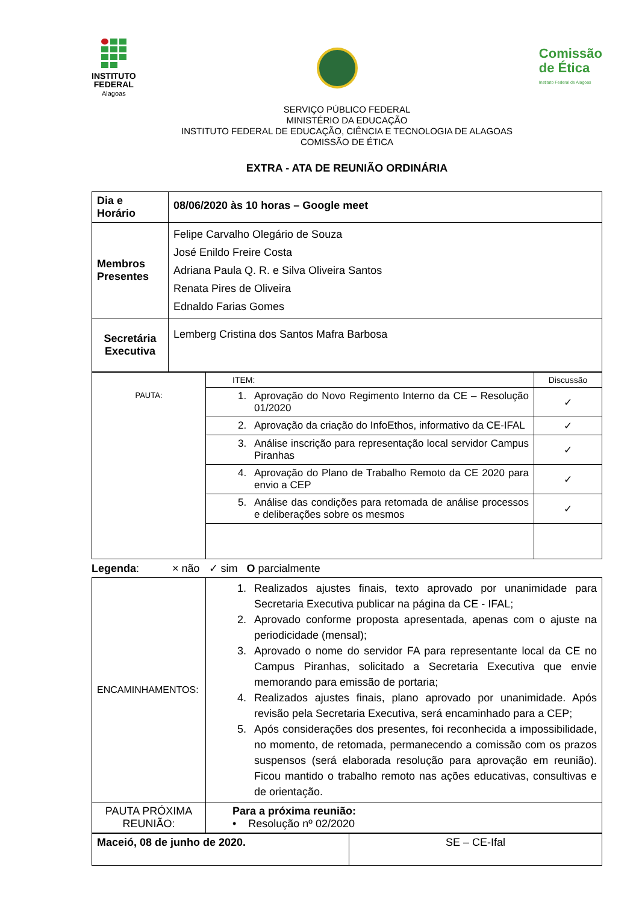INSTITUTO
FEDERAL
Alagoas
Comissão
de Ética
Instituto Federal de Alagoas
SERVIÇO PÚBLICO FEDERAL
MINISTÉRIO DA EDUCAÇÃO
INSTITUTO FEDERAL DE EDUCAÇÃO, CIÊNCIA E TECNOLOGIA DE ALAGOAS
COMISSÃO DE ÉTICA
EXTRA - ATA DE REUNIÃO ORDINÁRIA
| Dia e Horário | 08/06/2020 às 10 horas – Google meet |
| Membros Presentes | Felipe Carvalho Olegário de Souza José Enildo Freire Costa Adriana Paula Q. R. e Silva Oliveira Santos Renata Pires de Oliveira Ednaldo Farias Gomes |
| Secretária Executiva | Lemberg Cristina dos Santos Mafra Barbosa |
| PAUTA: | ITEM: | Discussão |
| | 1. Aprovação do Novo Regimento Interno da CE – Resolução 01/2020 | ✓ |
| | 2. Aprovação da criação do InfoEthos, informativo da CE-IFAL | ✓ |
| | 3. Análise inscrição para representação local servidor Campus Piranhas | ✓ |
| | 4. Aprovação do Plano de Trabalho Remoto da CE 2020 para envio a CEP | ✓ |
| | 5. Análise das condições para retomada de análise processos e deliberações sobre os mesmos | ✓ |
Legenda: × não ✓ sim O parcialmente
| ENCAMINHAMENTOS: | 1. Realizados ajustes finais, texto aprovado por unanimidade para Secretaria Executiva publicar na página da CE - IFAL; 2. Aprovado conforme proposta apresentada, apenas com o ajuste na periodicidade (mensal); 3. Aprovado o nome do servidor FA para representante local da CE no Campus Piranhas, solicitado a Secretaria Executiva que envie memorando para emissão de portaria; 4. Realizados ajustes finais, plano aprovado por unanimidade. Após revisão pela Secretaria Executiva, será encaminhado para a CEP; 5. Após considerações dos presentes, foi reconhecida a impossibilidade, no momento, de retomada, permanecendo a comissão com os prazos suspensos (será elaborada resolução para aprovação em reunião). Ficou mantido o trabalho remoto nas ações educativas, consultivas e de orientação. |
| PAUTA PRÓXIMA REUNIÃO: | Para a próxima reunião: • Resolução nº 02/2020 |
| Maceió, 08 de junho de 2020. | SE – CE-Ifal |